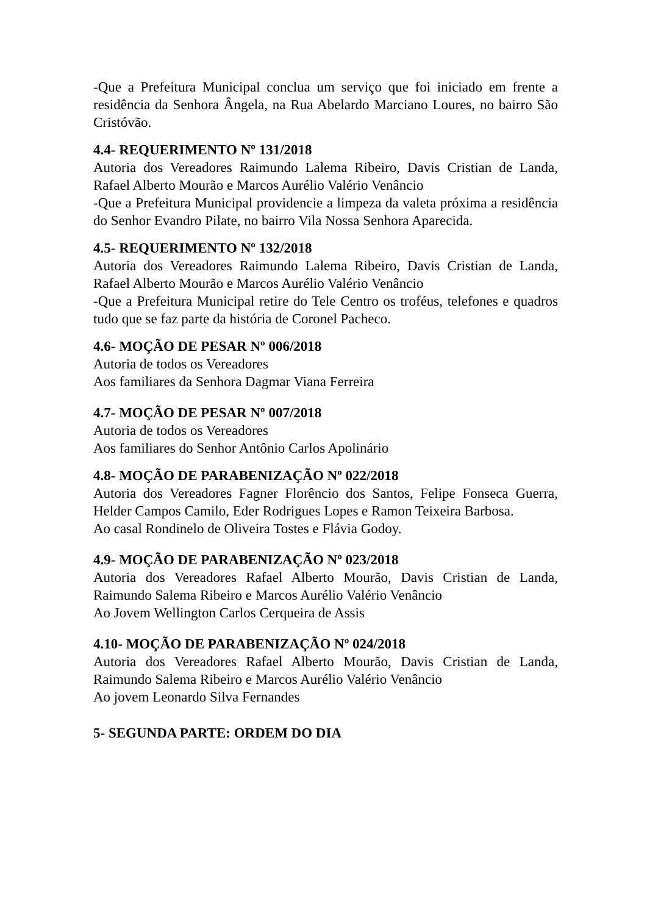-Que a Prefeitura Municipal conclua um serviço que foi iniciado em frente a residência da Senhora Ângela, na Rua Abelardo Marciano Loures, no bairro São Cristóvão.
4.4- REQUERIMENTO Nº 131/2018
Autoria dos Vereadores Raimundo Lalema Ribeiro, Davis Cristian de Landa, Rafael Alberto Mourão e Marcos Aurélio Valério Venâncio
-Que a Prefeitura Municipal providencie a limpeza da valeta próxima a residência do Senhor Evandro Pilate, no bairro Vila Nossa Senhora Aparecida.
4.5- REQUERIMENTO Nº 132/2018
Autoria dos Vereadores Raimundo Lalema Ribeiro, Davis Cristian de Landa, Rafael Alberto Mourão e Marcos Aurélio Valério Venâncio
-Que a Prefeitura Municipal retire do Tele Centro os troféus, telefones e quadros tudo que se faz parte da história de Coronel Pacheco.
4.6- MOÇÃO DE PESAR Nº 006/2018
Autoria de todos os Vereadores
Aos familiares da Senhora Dagmar Viana Ferreira
4.7- MOÇÃO DE PESAR Nº 007/2018
Autoria de todos os Vereadores
Aos familiares do Senhor Antônio Carlos Apolinário
4.8- MOÇÃO DE PARABENIZAÇÃO Nº 022/2018
Autoria dos Vereadores Fagner Florêncio dos Santos, Felipe Fonseca Guerra, Helder Campos Camilo, Eder Rodrigues Lopes e Ramon Teixeira Barbosa.
Ao casal Rondinelo de Oliveira Tostes e Flávia Godoy.
4.9- MOÇÃO DE PARABENIZAÇÃO Nº 023/2018
Autoria dos Vereadores Rafael Alberto Mourão, Davis Cristian de Landa, Raimundo Salema Ribeiro e Marcos Aurélio Valério Venâncio
Ao Jovem Wellington Carlos Cerqueira de Assis
4.10- MOÇÃO DE PARABENIZAÇÃO Nº 024/2018
Autoria dos Vereadores Rafael Alberto Mourão, Davis Cristian de Landa, Raimundo Salema Ribeiro e Marcos Aurélio Valério Venâncio
Ao jovem Leonardo Silva Fernandes
5- SEGUNDA PARTE: ORDEM DO DIA